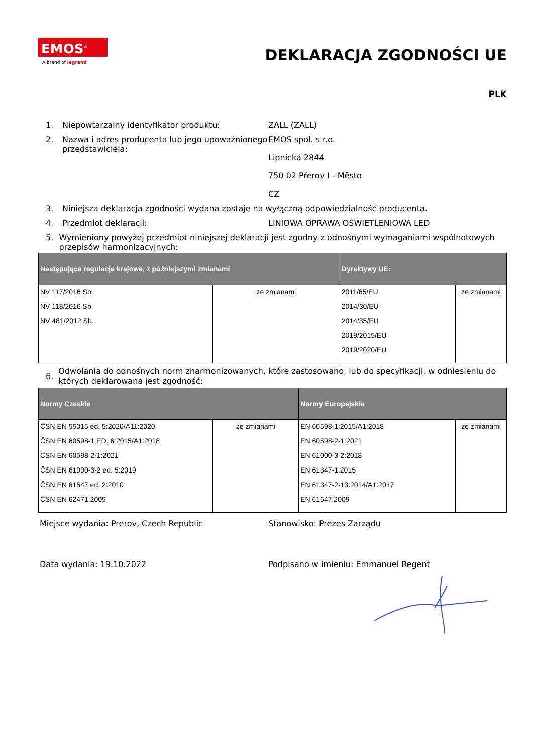EMOS<sup>®</sup>
A brand of legrand
DEKLARACJA ZGODNOŚCI UE
PLK
1. Niepowtarzalny identyfikator produktu: ZALL (ZALL)
2. Nazwa i adres producenta lub jego upoważnionego przedstawiciela:
EMOS spol. s r.o.
Lipnická 2844
750 02 Přerov I - Město
CZ
3. Niniejsza deklaracja zgodności wydana zostaje na wyłączną odpowiedzialność producenta.
4. Przedmiot deklaracji: LINIOWA OPRAWA OŚWIETLENIOWA LED
5. Wymieniony powyżej przedmiot niniejszej deklaracji jest zgodny z odnośnymi wymaganiami wspólnotowych przepisów harmonizacyjnych:
| Następujące regulacje krajowe, z późniejszymi zmianami | | Dyrektywy UE: | |
| --- | --- | --- | --- |
| NV 117/2016 Sb. NV 118/2016 Sb. NV 481/2012 Sb. | ze zmianami | 2011/65/EU 2014/30/EU 2014/35/EU 2019/2015/EU 2019/2020/EU | ze zmianami |
6.
Odwołania do odnośnych norm zharmonizowanych, które zastosowano, lub do specyfikacji, w odniesieniu do których deklarowana jest zgodność:
| Normy Czeskie | | Normy Europejskie | |
| --- | --- | --- | --- |
| ČSN EN 55015 ed. 5:2020/A11:2020 ČSN EN 60598-1 ED. 6:2015/A1:2018 ČSN EN 60598-2-1:2021 ČSN EN 61000-3-2 ed. 5:2019 ČSN EN 61547 ed. 2:2010 ČSN EN 62471:2009 | ze zmianami | EN 60598-1:2015/A1:2018 EN 60598-2-1:2021 EN 61000-3-2:2018 EN 61347-1:2015 EN 61347-2-13:2014/A1:2017 EN 61547:2009 | ze zmianami |
Miejsce wydania: Prerov, Czech Republic Stanowisko: Prezes Zarządu
Data wydania: 19.10.2022 Podpisano w imieniu: Emmanuel Regent